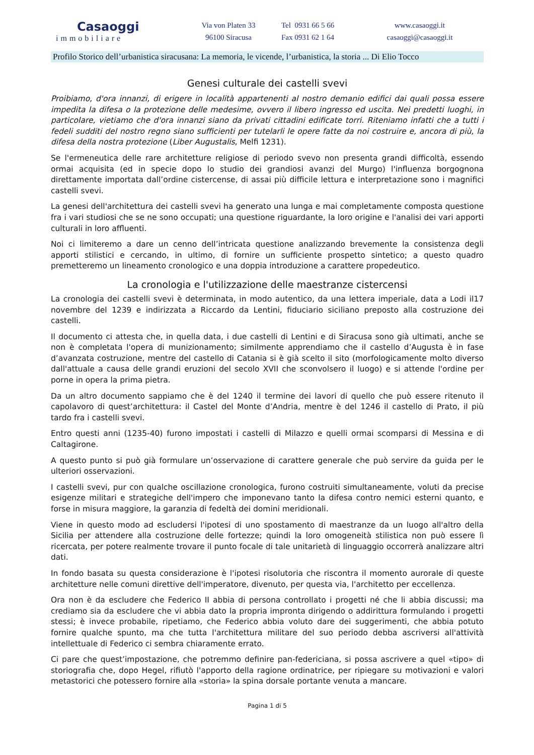Casaoggi
immobiliare
Via von Platen 33
96100 Siracusa
Tel 0931 66 5 66
Fax 0931 62 1 64
www.casaoggi.it
casaoggi@casaoggi.it
Profilo Storico dell’urbanistica siracusana: La memoria, le vicende, l’urbanistica, la storia ... Di Elio Tocco
Genesi culturale dei castelli svevi
Proibiamo, d'ora innanzi, di erigere in località appartenenti al nostro demanio edifici dai quali possa essere impedita la difesa o la protezione delle medesime, ovvero il libero ingresso ed uscita. Nei predetti luoghi, in particolare, vietiamo che d'ora innanzi siano da privati cittadini edificate torri. Riteniamo infatti che a tutti i fedeli sudditi del nostro regno siano sufficienti per tutelarli le opere fatte da noi costruire e, ancora di più, la difesa della nostra protezione (Liber Augustalis, Melfi 1231).
Se l'ermeneutica delle rare architetture religiose di periodo svevo non presenta grandi difficoltà, essendo ormai acquisita (ed in specie dopo lo studio dei grandiosi avanzi del Murgo) l'influenza borgognona direttamente importata dall’ordine cistercense, di assai più difficile lettura e interpretazione sono i magnifici castelli svevi.
La genesi dell'architettura dei castelli svevi ha generato una lunga e mai completamente composta questione fra i vari studiosi che se ne sono occupati; una questione riguardante, la loro origine e l'analisi dei vari apporti culturali in loro affluenti.
Noi ci limiteremo a dare un cenno dell’intricata questione analizzando brevemente la consistenza degli apporti stilistici e cercando, in ultimo, di fornire un sufficiente prospetto sintetico; a questo quadro premetteremo un lineamento cronologico e una doppia introduzione a carattere propedeutico.
La cronologia e l'utilizzazione delle maestranze cistercensi
La cronologia dei castelli svevi è determinata, in modo autentico, da una lettera imperiale, data a Lodi il17 novembre del 1239 e indirizzata a Riccardo da Lentini, fiduciario siciliano preposto alla costruzione dei castelli.
Il documento ci attesta che, in quella data, i due castelli di Lentini e di Siracusa sono già ultimati, anche se non è completata l'opera di munizionamento; similmente apprendiamo che il castello d’Augusta è in fase d’avanzata costruzione, mentre del castello di Catania si è già scelto il sito (morfologicamente molto diverso dall'attuale a causa delle grandi eruzioni del secolo XVII che sconvolsero il luogo) e si attende l'ordine per porne in opera la prima pietra.
Da un altro documento sappiamo che è del 1240 il termine dei lavori di quello che può essere ritenuto il capolavoro di quest’architettura: il Castel del Monte d’Andria, mentre è del 1246 il castello di Prato, il più tardo fra i castelli svevi.
Entro questi anni (1235-40) furono impostati i castelli di Milazzo e quelli ormai scomparsi di Messina e di Caltagirone.
A questo punto si può già formulare un’osservazione di carattere generale che può servire da guida per le ulteriori osservazioni.
I castelli svevi, pur con qualche oscillazione cronologica, furono costruiti simultaneamente, voluti da precise esigenze militari e strategiche dell'impero che imponevano tanto la difesa contro nemici esterni quanto, e forse in misura maggiore, la garanzia di fedeltà dei domini meridionali.
Viene in questo modo ad escludersi l'ipotesi di uno spostamento di maestranze da un luogo all'altro della Sicilia per attendere alla costruzione delle fortezze; quindi la loro omogeneità stilistica non può essere lì ricercata, per potere realmente trovare il punto focale di tale unitarietà di linguaggio occorrerà analizzare altri dati.
In fondo basata su questa considerazione è l'ipotesi risolutoria che riscontra il momento aurorale di queste architetture nelle comuni direttive dell'imperatore, divenuto, per questa via, l'architetto per eccellenza.
Ora non è da escludere che Federico II abbia di persona controllato i progetti né che li abbia discussi; ma crediamo sia da escludere che vi abbia dato la propria impronta dirigendo o addirittura formulando i progetti stessi; è invece probabile, ripetiamo, che Federico abbia voluto dare dei suggerimenti, che abbia potuto fornire qualche spunto, ma che tutta l'architettura militare del suo periodo debba ascriversi all'attività intellettuale di Federico ci sembra chiaramente errato.
Ci pare che quest’impostazione, che potremmo definire pan-federiciana, si possa ascrivere a quel «tipo» di storiografia che, dopo Hegel, rifiutò l'apporto della ragione ordinatrice, per ripiegare su motivazioni e valori metastorici che potessero fornire alla «storia» la spina dorsale portante venuta a mancare.
Pagina 1 di 5